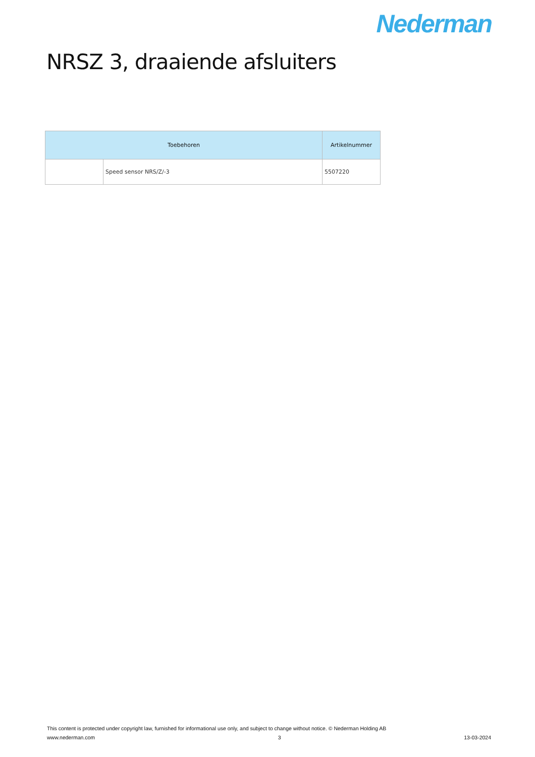Nederman
NRSZ 3, draaiende afsluiters
| Toebehoren | | Artikelnummer |
| --- | --- | --- |
| | Speed sensor NRS/Z/-3 | 5507220 |
This content is protected under copyright law, furnished for informational use only, and subject to change without notice. © Nederman Holding AB
www.nederman.com 3 13-03-2024